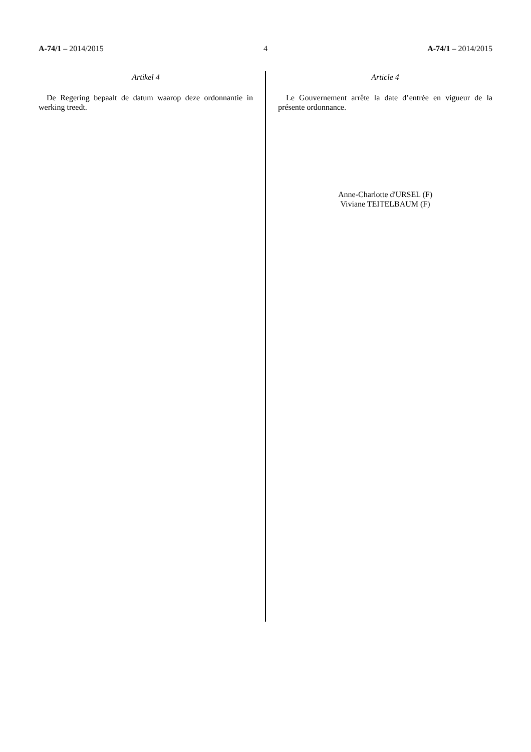A-74/1 – 2014/2015 4 A-74/1 – 2014/2015
Artikel 4
De Regering bepaalt de datum waarop deze ordonnantie in werking treedt.
Article 4
Le Gouvernement arrête la date d’entrée en vigueur de la présente ordonnance.
Anne-Charlotte d'URSEL (F)
Viviane TEITELBAUM (F)